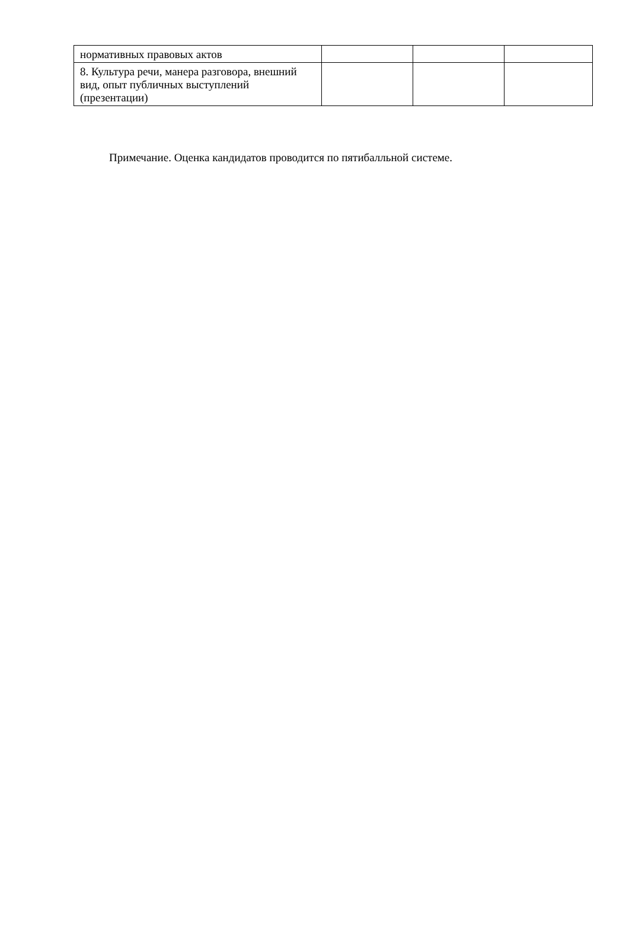| нормативных правовых актов | | | |
| 8. Культура речи, манера разговора, внешний вид, опыт публичных выступлений (презентации) | | | |
Примечание. Оценка кандидатов проводится по пятибалльной системе.